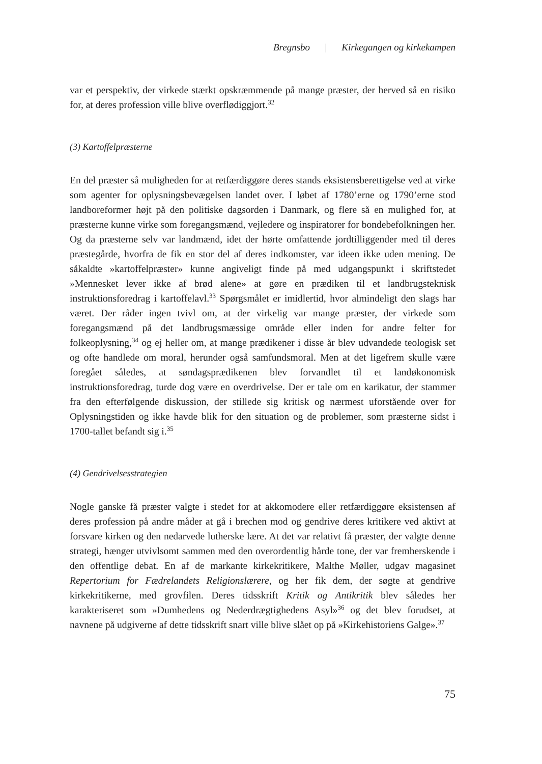Bregnsbo | Kirkegangen og kirkekampen
var et perspektiv, der virkede stærkt opskræmmende på mange præster, der herved så en risiko for, at deres profession ville blive overflødiggjort.<sup>32</sup>
(3) Kartoffelpræsterne
En del præster så muligheden for at retfærdiggøre deres stands eksistensberettigelse ved at virke som agenter for oplysningsbevægelsen landet over. I løbet af 1780’erne og 1790’erne stod landboreformer højt på den politiske dagsorden i Danmark, og flere så en mulighed for, at præsterne kunne virke som foregangsmænd, vejledere og inspiratorer for bondebefolkningen her. Og da præsterne selv var landmænd, idet der hørte omfattende jordtilliggender med til deres præstegårde, hvorfra de fik en stor del af deres indkomster, var ideen ikke uden mening. De såkaldte »kartoffelpræster» kunne angiveligt finde på med udgangspunkt i skriftstedet »Mennesket lever ikke af brød alene» at gøre en prædiken til et landbrugsteknisk instruktionsforedrag i kartoffelavl.<sup>33</sup> Spørgsmålet er imidlertid, hvor almindeligt den slags har været. Der råder ingen tvivl om, at der virkelig var mange præster, der virkede som foregangsmænd på det landbrugsmæssige område eller inden for andre felter for folkeoplysning,<sup>34</sup> og ej heller om, at mange prædikener i disse år blev udvandede teologisk set og ofte handlede om moral, herunder også samfundsmoral. Men at det ligefrem skulle være foregået således, at søndagsprædikenen blev forvandlet til et landøkonomisk instruktionsforedrag, turde dog være en overdrivelse. Der er tale om en karikatur, der stammer fra den efterfølgende diskussion, der stillede sig kritisk og nærmest uforstående over for Oplysningstiden og ikke havde blik for den situation og de problemer, som præsterne sidst i 1700-tallet befandt sig i.<sup>35</sup>
(4) Gendrivelsesstrategien
Nogle ganske få præster valgte i stedet for at akkomodere eller retfærdiggøre eksistensen af deres profession på andre måder at gå i brechen mod og gendrive deres kritikere ved aktivt at forsvare kirken og den nedarvede lutherske lære. At det var relativt få præster, der valgte denne strategi, hænger utvivlsomt sammen med den overordentlig hårde tone, der var fremherskende i den offentlige debat. En af de markante kirkekritikere, Malthe Møller, udgav magasinet Repertorium for Fædrelandets Religionslærere, og her fik dem, der søgte at gendrive kirkekritikerne, med grovfilen. Deres tidsskrift Kritik og Antikritik blev således her karakteriseret som »Dumhedens og Nederdrægtighedens Asyl»<sup>36</sup> og det blev forudset, at navnene på udgiverne af dette tidsskrift snart ville blive slået op på »Kirkehistoriens Galge».<sup>37</sup>
75